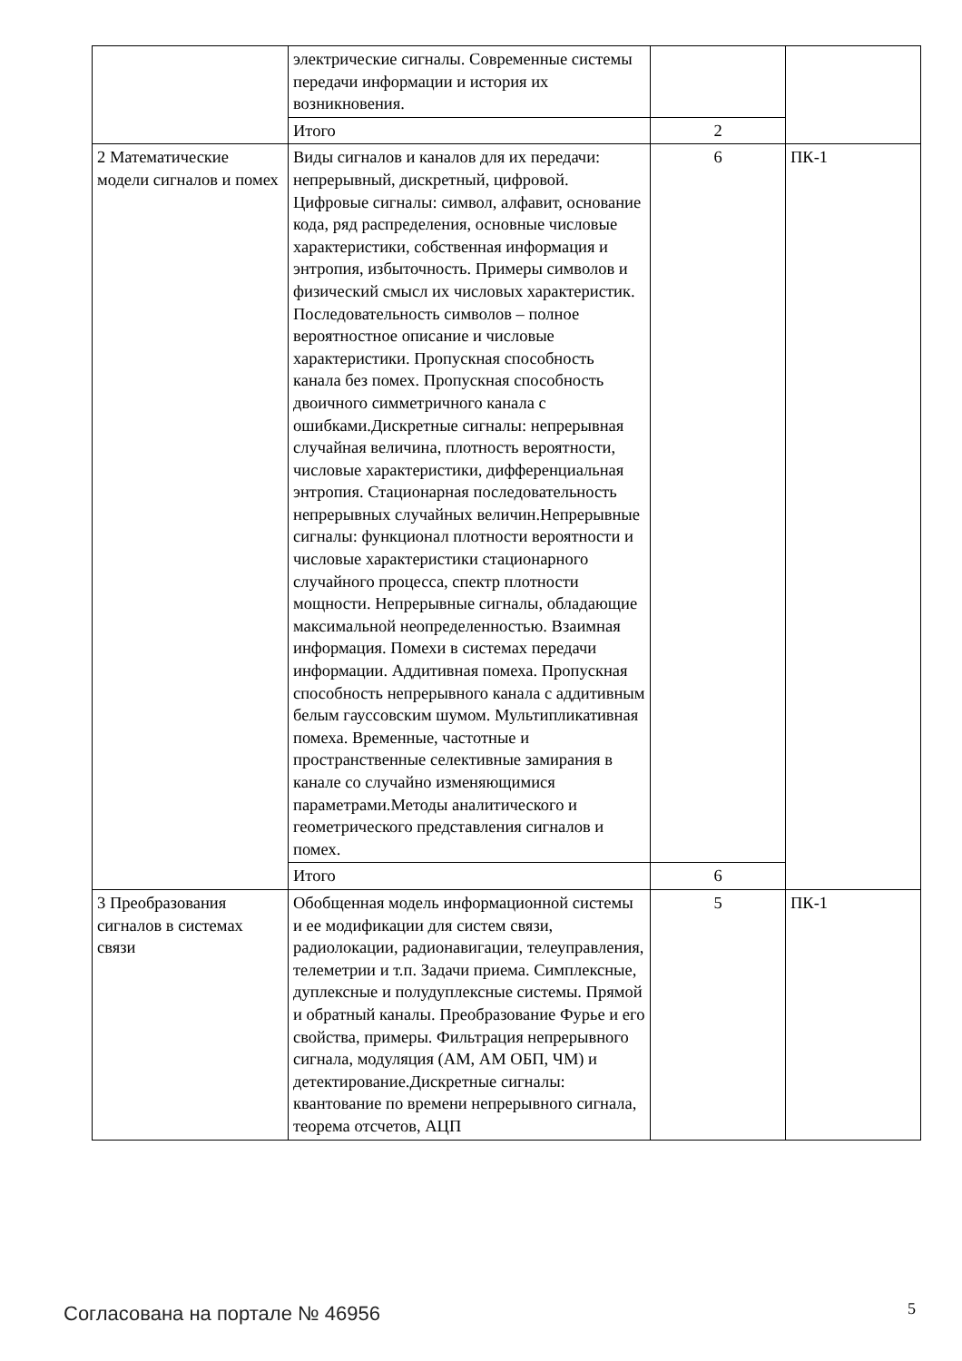| | электрические сигналы. Современные системы передачи информации и история их возникновения. | | |
| | Итого | 2 | |
| 2 Математические модели сигналов и помех | Виды сигналов и каналов для их передачи: непрерывный, дискретный, цифровой. Цифровые сигналы: символ, алфавит, основание кода, ряд распределения, основные числовые характеристики, собственная информация и энтропия, избыточность. Примеры символов и физический смысл их числовых характеристик. Последовательность символов – полное вероятностное описание и числовые характеристики. Пропускная способность канала без помех. Пропускная способность двоичного симметричного канала с ошибками.Дискретные сигналы: непрерывная случайная величина, плотность вероятности, числовые характеристики, дифференциальная энтропия. Стационарная последовательность непрерывных случайных величин.Непрерывные сигналы: функционал плотности вероятности и числовые характеристики стационарного случайного процесса, спектр плотности мощности. Непрерывные сигналы, обладающие максимальной неопределенностью. Взаимная информация. Помехи в системах передачи информации. Аддитивная помеха. Пропускная способность непрерывного канала с аддитивным белым гауссовским шумом. Мультипликативная помеха. Временные, частотные и пространственные селективные замирания в канале со случайно изменяющимися параметрами.Методы аналитического и геометрического представления сигналов и помех. | 6 | ПК-1 |
| | Итого | 6 | |
| 3 Преобразования сигналов в системах связи | Обобщенная модель информационной системы и ее модификации для систем связи, радиолокации, радионавигации, телеуправления, телеметрии и т.п. Задачи приема. Симплексные, дуплексные и полудуплексные системы. Прямой и обратный каналы. Преобразование Фурье и его свойства, примеры. Фильтрация непрерывного сигнала, модуляция (АМ, АМ ОБП, ЧМ) и детектирование.Дискретные сигналы: квантование по времени непрерывного сигнала, теорема отсчетов, АЦП | 5 | ПК-1 |
Согласована на портале № 46956 5